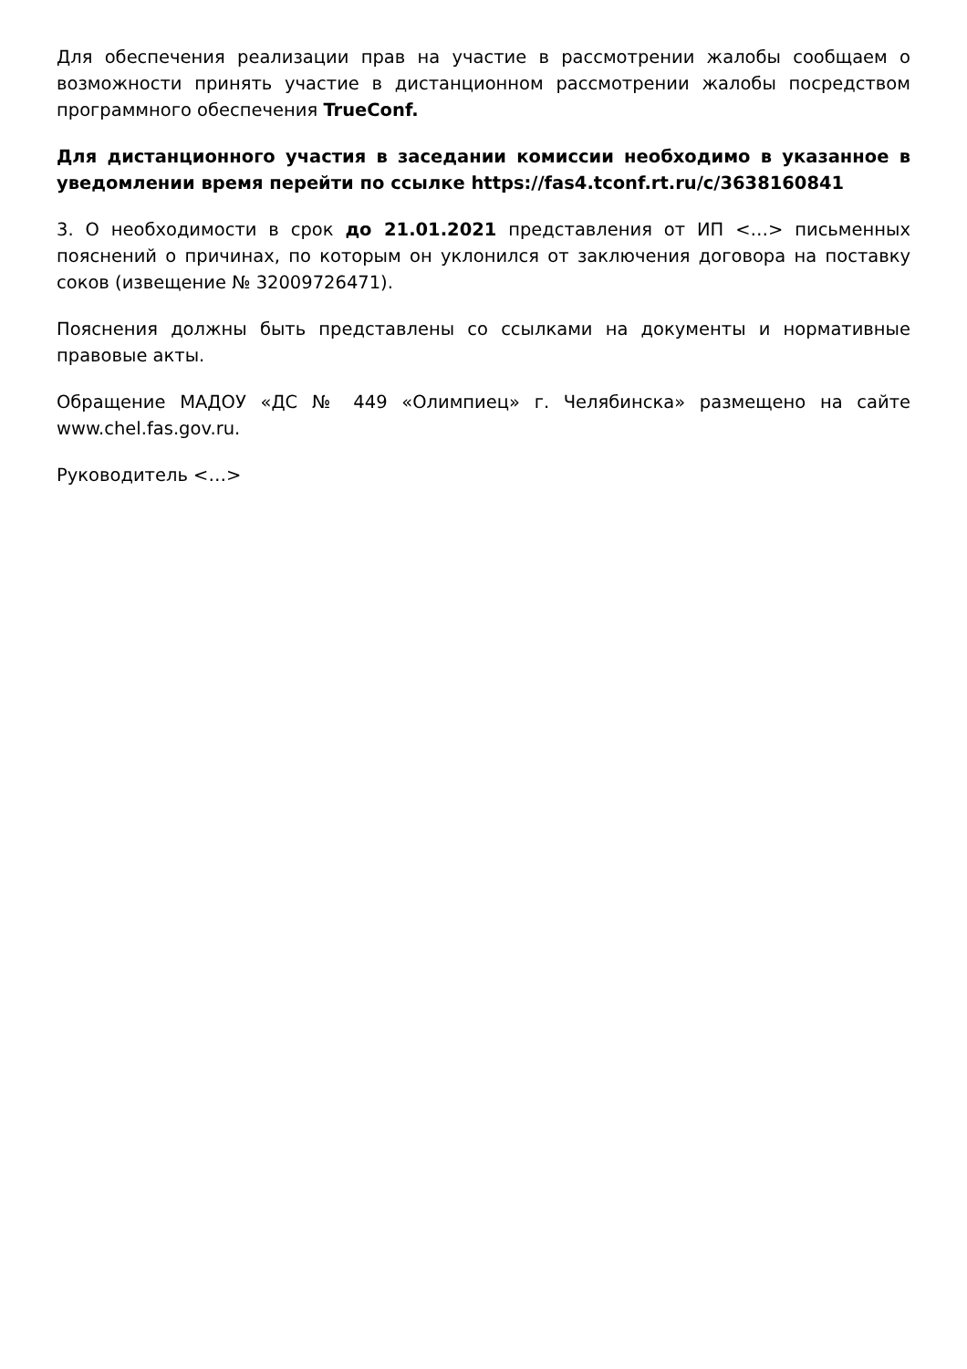Для обеспечения реализации прав на участие в рассмотрении жалобы сообщаем о возможности принять участие в дистанционном рассмотрении жалобы посредством программного обеспечения TrueConf.
Для дистанционного участия в заседании комиссии необходимо в указанное в уведомлении время перейти по ссылке https://fas4.tconf.rt.ru/c/3638160841
3. О необходимости в срок до 21.01.2021 представления от ИП <…> письменных пояснений о причинах, по которым он уклонился от заключения договора на поставку соков (извещение № 32009726471).
Пояснения должны быть представлены со ссылками на документы и нормативные правовые акты.
Обращение МАДОУ «ДС № 449 «Олимпиец» г. Челябинска» размещено на сайте www.chel.fas.gov.ru.
Руководитель <…>